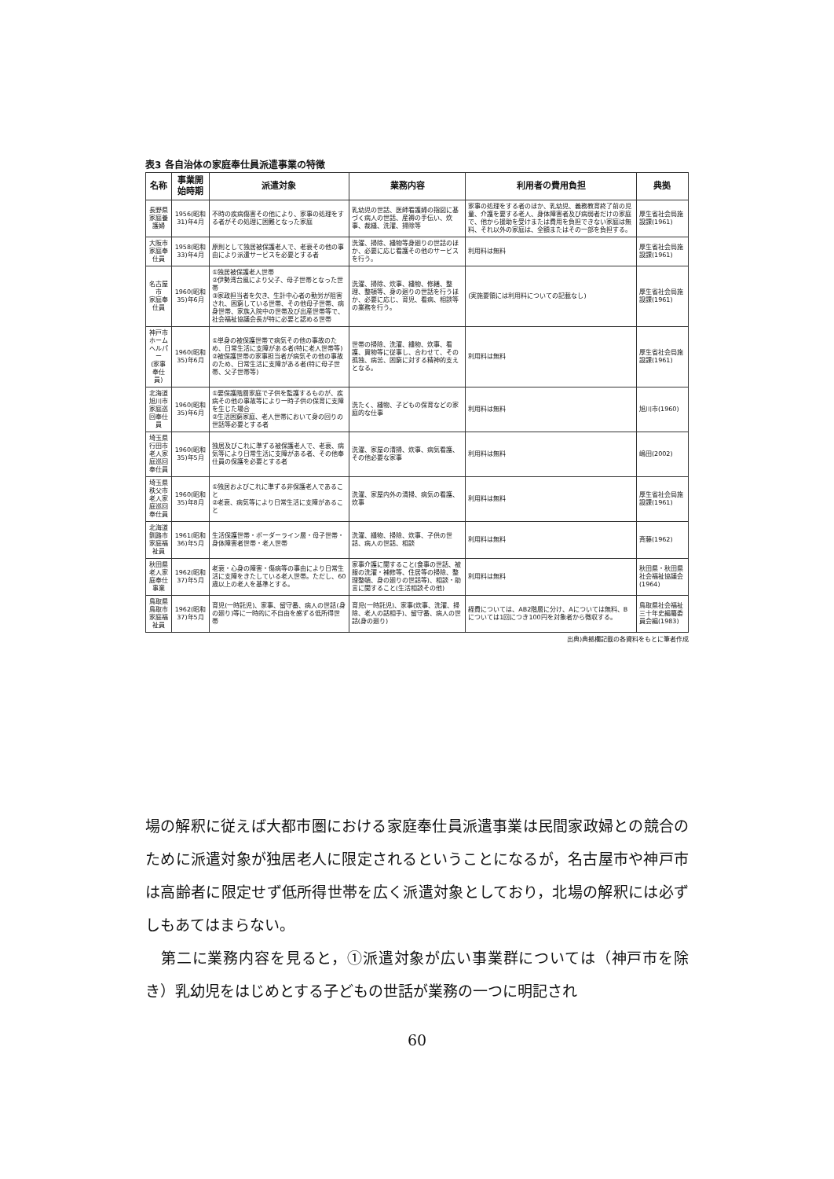表3 各自治体の家庭奉仕員派遣事業の特徴
| 名称 | 事業開始時期 | 派遣対象 | 業務内容 | 利用者の費用負担 | 典拠 |
| --- | --- | --- | --- | --- | --- |
| 長野県 家庭養護婦 | 1956(昭和31)年4月 | 不時の疾病傷害その他により、家事の処理をする者がその処理に困難となった家庭 | 乳幼児の世話、医師看護婦の指図に基づく病人の世話、産褥の手伝い、炊事、裁縫、洗濯、掃除等 | 家事の処理をする者のほか、乳幼児、義務教育終了前の児童、介護を要する老人、身体障害者及び病弱者だけの家庭で、他から援助を受けまたは費用を負担できない家庭は無料、それ以外の家庭は、全額またはその一部を負担する。 | 厚生省社会局施設課(1961) |
| 大阪市 家庭奉仕員 | 1958(昭和33)年4月 | 原則として独居被保護老人で、老衰その他の事由により派遣サービスを必要とする者 | 洗濯、掃除、縫物等身廻りの世話のほか、必要に応じ看護その他のサービスを行う。 | 利用料は無料 | 厚生省社会局施設課(1961) |
| 名古屋市 家庭奉仕員 | 1960(昭和35)年6月 | ①独居被保護老人世帯 ②伊勢湾台風により父子、母子世帯となった世帯 ③家政担当者を欠き、生計中心者の勤労が阻害され、困窮している世帯、その他母子世帯、病身世帯、家族入院中の世帯及び出産世帯等で、社会福祉協議会長が特に必要と認める世帯 | 洗濯、掃除、炊事、縫物、修繕、整理、整頓等、身の廻りの世話を行うほか、必要に応じ、育児、看病、相談等の業務を行う。 | (実施要領には利用料についての記載なし) | 厚生省社会局施設課(1961) |
| 神戸市 ホームヘルパー (家事奉仕員) | 1960(昭和35)年6月 | ①単身の被保護世帯で病気その他の事故のため、日常生活に支障がある者(特に老人世帯等) ②被保護世帯の家事担当者が病気その他の事故のため、日常生活に支障がある者(特に母子世帯、父子世帯等) | 世帯の掃除、洗濯、縫物、炊事、看護、買物等に従事し、合わせて、その孤独、病苦、困窮に対する精神的支えとなる。 | 利用料は無料 | 厚生省社会局施設課(1961) |
| 北海道旭川市 家庭巡回奉仕員 | 1960(昭和35)年6月 | ①要保護階層家庭で子供を監護するものが、疾病その他の事故等により一時子供の保育に支障を生じた場合 ②生活困窮家庭、老人世帯において身の回りの世話等必要とする者 | 洗たく、縫物、子どもの保育などの家庭的な仕事 | 利用料は無料 | 旭川市(1960) |
| 埼玉県行田市 老人家庭巡回奉仕員 | 1960(昭和35)年5月 | 独居及びこれに準ずる被保護老人で、老衰、病気等により日常生活に支障がある者、その他奉仕員の保護を必要とする者 | 洗濯、家屋の清掃、炊事、病気看護、その他必要な家事 | 利用料は無料 | 嶋田(2002) |
| 埼玉県秩父市 老人家庭巡回奉仕員 | 1960(昭和35)年8月 | ①独居およびこれに準ずる非保護老人であること ②老衰、病気等により日常生活に支障があること | 洗濯、家屋内外の清掃、病気の看護、炊事 | 利用料は無料 | 厚生省社会局施設課(1961) |
| 北海道釧路市 家庭福祉員 | 1961(昭和36)年5月 | 生活保護世帯・ボーダーライン層・母子世帯・身体障害者世帯・老人世帯 | 洗濯、縫物、掃除、炊事、子供の世話、病人の世話、相談 | 利用料は無料 | 斉藤(1962) |
| 秋田県 老人家庭奉仕事業 | 1962(昭和37)年5月 | 老衰・心身の障害・傷病等の事由により日常生活に支障をきたしている老人世帯。ただし、60歳以上の老人を基準とする。 | 家事介護に関すること(食事の世話、被服の洗濯・補修等、住居等の掃除、整理整頓、身の廻りの世話等)、相談・助言に関すること(生活相談その他) | 利用料は無料 | 秋田県・秋田県社会福祉協議会(1964) |
| 鳥取県鳥取市 家庭福祉員 | 1962(昭和37)年5月 | 育児(一時託児)、家事、留守番、病人の世話(身の廻り)等に一時的に不自由を感ずる低所得世帯 | 育児(一時託児)、家事(炊事、洗濯、掃除、老人の話相手)、留守番、病人の世話(身の廻り) | 経費については、AB2階層に分け、Aについては無料、Bについては1回につき100円を対象者から徴収する。 | 鳥取県社会福祉三十年史編纂委員会編(1983) |
出典)典拠欄記載の各資料をもとに筆者作成
場の解釈に従えば大都市圏における家庭奉仕員派遣事業は民間家政婦との競合のために派遣対象が独居老人に限定されるということになるが，名古屋市や神戸市は高齢者に限定せず低所得世帯を広く派遣対象としており，北場の解釈には必ずしもあてはまらない。
　第二に業務内容を見ると，①派遣対象が広い事業群については（神戸市を除き）乳幼児をはじめとする子どもの世話が業務の一つに明記され
60